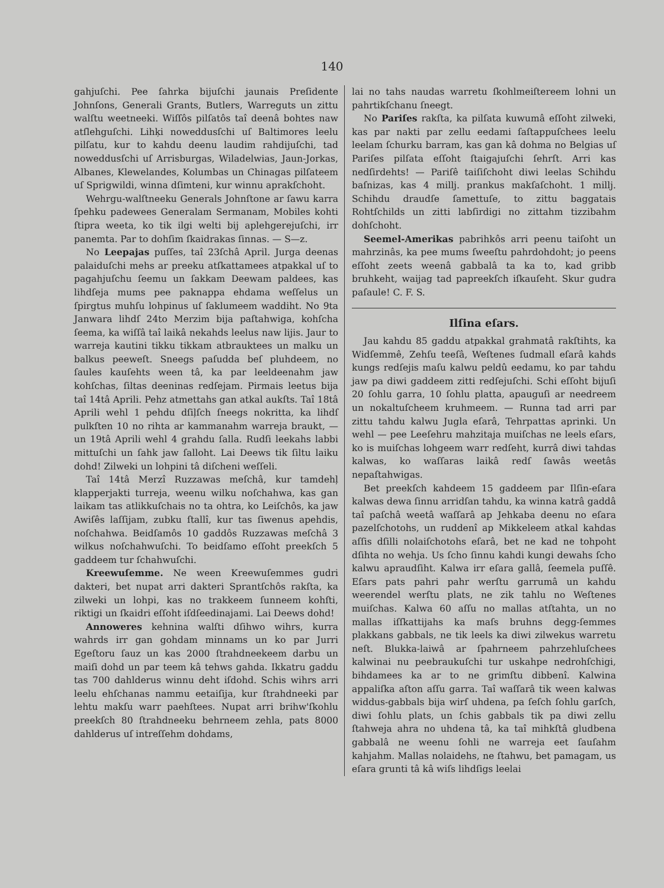140
gahjuſchi. Pee ſahrka bijuſchi jaunais Preſidente Johnſons, Generali Grants, Butlers, Warreguts un zittu walſtu weetneeki. Wiſſôs pilſatôs taî deenâ bohtes naw atſlehguſchi. Lihķi noweddusſchi uſ Baltimores leelu pilſatu, kur to kahdu deenu laudim rahdijuſchi, tad noweddusſchi uſ Arrisburgas, Wiladelwias, Jaun-Jorkas, Albanes, Klewelandes, Kolumbas un Chinagas pilſateem uſ Sprigwildi, winna dſimteni, kur winnu aprakſchoht.
Wehrgu-walſtneeku Generals Johnſtone ar ſawu karra ſpehku padewees Generalam Sermanam, Mobiles kohti ſtipra weeta, ko tik ilgi welti bij aplehgerejuſchi, irr panemta. Par to dohſim ſkaidrakas ſinnas. — S—z.
No Leepajas puſſes, taî 23ſchâ April. Jurga deenas palaiduſchi mehs ar preeku atſkattamees atpakkal uſ to pagahjuſchu ſeemu un ſakkam Deewam paldees, kas lihdſeja mums pee paknappa ehdama weſſelus un ſpirgtus muhſu lohpinus uſ ſaklumeem waddiht. No 9ta Janwara lihdſ 24to Merzim bija paſtahwiga, kohſcha ſeema, ka wiſſâ taî laikâ nekahds leelus naw lijis. Jaur to warreja kautini tikku tikkam atbrauktees un malku un balkus peeweſt. Sneegs paſudda beſ pluhdeem, no ſaules kauſehts ween tâ, ka par leeldeenahm jaw kohſchas, ſiltas deeninas redſejam. Pirmais leetus bija taî 14tâ Aprili. Pehz atmettahs gan atkal aukſts. Taî 18tâ Aprili wehl 1 pehdu dſiļſch ſneegs nokritta, ka lihdſ pulkſten 10 no rihta ar kammanahm warreja braukt, — un 19tâ Aprili wehl 4 grahdu ſalla. Rudſi leekahs labbi mittuſchi un ſahk jaw ſalloht. Lai Deews tik ſiltu laiku dohd! Zilweki un lohpini tâ diſcheni weſſeli.
Taî 14tâ Merzî Ruzzawas meſchâ, kur tamdehļ klapperjakti turreja, weenu wilku noſchahwa, kas gan laikam tas atlikkuſchais no ta ohtra, ko Leiſchôs, ka jaw Awiſês laſſijam, zubku ſtallî, kur tas ſiwenus apehdis, noſchahwa. Beidſamôs 10 gaddôs Ruzzawas meſchâ 3 wilkus noſchahwuſchi. To beidſamo eſſoht preekſch 5 gaddeem tur ſchahwuſchi.
Kreewuſemme. Ne ween Kreewuſemmes gudri dakteri, bet nupat arri dakteri Sprantſchôs rakſta, ka zilweki un lohpi, kas no trakkeem ſunneem kohſti, riktigi un ſkaidri eſſoht iſdſeedinajami. Lai Deews dohd!
Annoweres kehnina walſti dſihwo wihrs, kurra wahrds irr gan gohdam minnams un ko par Jurri Egeſtoru ſauz un kas 2000 ſtrahdneekeem darbu un maiſi dohd un par teem kâ tehws gahda. Ikkatru gaddu tas 700 dahlderus winnu deht iſdohd. Schis wihrs arri leelu ehſchanas nammu eetaiſija, kur ſtrahdneeki par lehtu makſu warr paehſtees. Nupat arri brihw'ſkohlu preekſch 80 ſtrahdneeku behrneem zehla, pats 8000 dahlderus uſ intreſſehm dohdams,
lai no tahs naudas warretu ſkohlmeiſtereem lohni un pahrtikſchanu ſneegt.
No Pariſes rakſta, ka pilſata kuwumâ eſſoht zilweki, kas par nakti par zellu eedami ſaſtappuſchees leelu leelam ſchurku barram, kas gan kâ dohma no Belgias uſ Pariſes pilſata eſſoht ſtaigajuſchi ſehrſt. Arri kas nedſirdehts! — Pariſê taiſiſchoht diwi leelas Schihdu baſnizas, kas 4 millj. prankus makſaſchoht. 1 millj. Schihdu draudſe ſamettuſe, to zittu baggatais Rohtſchilds un zitti labſirdigi no zittahm tizzibahm dohſchoht.
Seemel-Amerikas pabrihkôs arri peenu taiſoht un mahrzinâs, ka pee mums ſweeſtu pahrdohdoht; jo peens eſſoht zeets weenâ gabbalâ ta ka to, kad gribb bruhkeht, waijag tad papreekſch iſkauſeht. Skur gudra paſaule! C. F. S.
Ilſina eſars.
Jau kahdu 85 gaddu atpakkal grahmatâ rakſtihts, ka Widſemmê, Zehſu teeſâ, Weſtenes ſudmall eſarâ kahds kungs redſejis maſu kalwu peldû eedamu, ko par tahdu jaw pa diwi gaddeem zitti redſejuſchi. Schi eſſoht bijuſi 20 ſohlu garra, 10 ſohlu platta, apauguſi ar needreem un nokaltuſcheem kruhmeem. — Runna tad arri par zittu tahdu kalwu Jugla eſarâ, Tehrpattas aprinki. Un wehl — pee Leeſehru mahzitaja muiſchas ne leels eſars, ko is muiſchas lohgeem warr redſeht, kurrâ diwi tahdas kalwas, ko waſſaras laikâ redſ ſawâs weetâs nepaſtahwigas.
Bet preekſch kahdeem 15 gaddeem par Ilſin-eſara kalwas dewa ſinnu arridſan tahdu, ka winna katrâ gaddâ taî paſchâ weetâ waſſarâ ap Jehkaba deenu no eſara pazelſchotohs, un ruddenî ap Mikkeleem atkal kahdas aſſis dſilli nolaiſchotohs eſarâ, bet ne kad ne tohpoht dſihta no wehja. Us ſcho ſinnu kahdi kungi dewahs ſcho kalwu apraudſiht. Kalwa irr eſara gallâ, ſeemela puſſê. Eſars pats pahri pahr werſtu garrumâ un kahdu weerendel werſtu plats, ne zik tahlu no Weſtenes muiſchas. Kalwa 60 aſſu no mallas atſtahta, un no mallas iſſkattijahs ka maſs bruhns degg-ſemmes plakkans gabbals, ne tik leels ka diwi zilwekus warretu neſt. Blukka-laiwâ ar ſpahrneem pahrzehluſchees kalwinai nu peebraukuſchi tur uskahpe nedrohſchigi, bihdamees ka ar to ne grimſtu dibbenî. Kalwina appaliſka aſton aſſu garra. Taî waſſarâ tik ween kalwas widdus-gabbals bija wirſ uhdena, pa ſeſch ſohlu garſch, diwi ſohlu plats, un ſchis gabbals tik pa diwi zellu ſtahweja ahra no uhdena tâ, ka taî mihkſtâ gludbena gabbalâ ne weenu ſohli ne warreja eet ſauſahm kahjahm. Mallas nolaidehs, ne ſtahwu, bet pamagam, us eſara grunti tâ kâ wiſs lihdſigs leelai